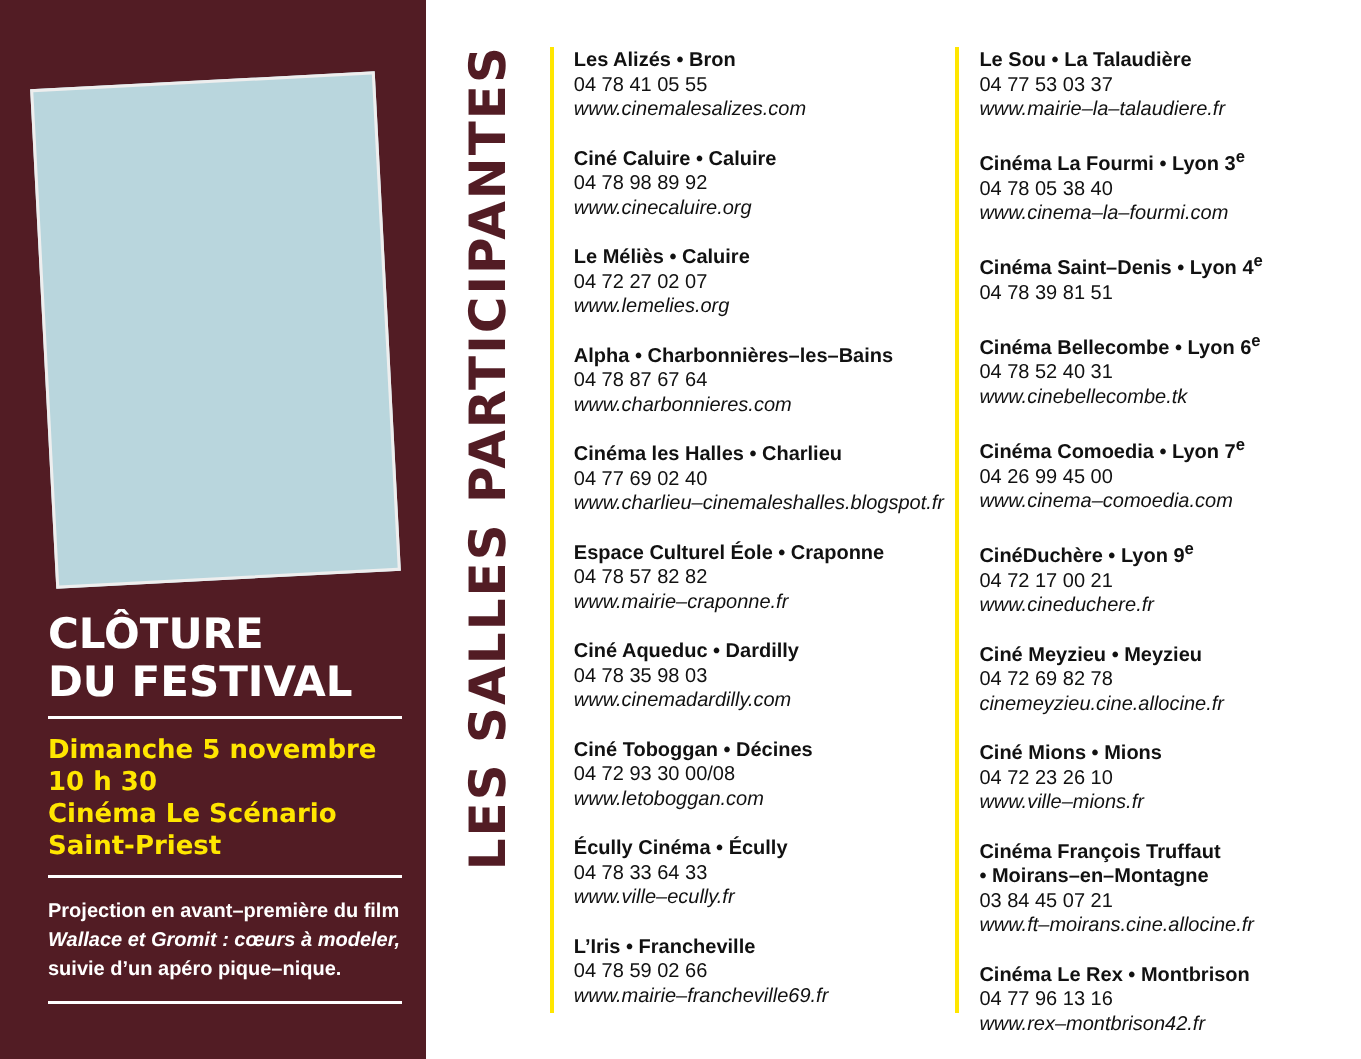CLÔTURE
DU FESTIVAL
Dimanche 5 novembre
10 h 30
Cinéma Le Scénario
Saint-Priest
Projection en avant–première du film
Wallace et Gromit : cœurs à modeler,
suivie d’un apéro pique–nique.
LES SALLES PARTICIPANTES
Les Alizés • Bron
04 78 41 05 55
www.cinemalesalizes.com
Ciné Caluire • Caluire
04 78 98 89 92
www.cinecaluire.org
Le Méliès • Caluire
04 72 27 02 07
www.lemelies.org
Alpha • Charbonnières–les–Bains
04 78 87 67 64
www.charbonnieres.com
Cinéma les Halles • Charlieu
04 77 69 02 40
www.charlieu–cinemaleshalles.blogspot.fr
Espace Culturel Éole • Craponne
04 78 57 82 82
www.mairie–craponne.fr
Ciné Aqueduc • Dardilly
04 78 35 98 03
www.cinemadardilly.com
Ciné Toboggan • Décines
04 72 93 30 00/08
www.letoboggan.com
Écully Cinéma • Écully
04 78 33 64 33
www.ville–ecully.fr
L’Iris • Francheville
04 78 59 02 66
www.mairie–francheville69.fr
Le Sou • La Talaudière
04 77 53 03 37
www.mairie–la–talaudiere.fr
Cinéma La Fourmi • Lyon 3<sup>e</sup>
04 78 05 38 40
www.cinema–la–fourmi.com
Cinéma Saint–Denis • Lyon 4<sup>e</sup>
04 78 39 81 51
Cinéma Bellecombe • Lyon 6<sup>e</sup>
04 78 52 40 31
www.cinebellecombe.tk
Cinéma Comoedia • Lyon 7<sup>e</sup>
04 26 99 45 00
www.cinema–comoedia.com
CinéDuchère • Lyon 9<sup>e</sup>
04 72 17 00 21
www.cineduchere.fr
Ciné Meyzieu • Meyzieu
04 72 69 82 78
cinemeyzieu.cine.allocine.fr
Ciné Mions • Mions
04 72 23 26 10
www.ville–mions.fr
Cinéma François Truffaut
• Moirans–en–Montagne
03 84 45 07 21
www.ft–moirans.cine.allocine.fr
Cinéma Le Rex • Montbrison
04 77 96 13 16
www.rex–montbrison42.fr